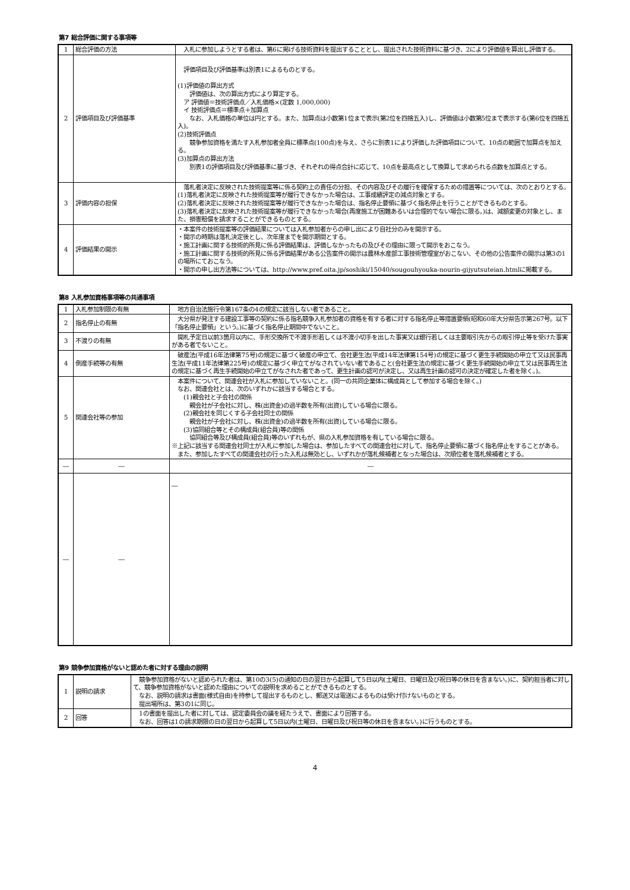第7 総合評価に関する事項等
| 1 | 総合評価の方法 | 入札に参加しようとする者は、第6に掲げる技術資料を提出することとし、提出された技術資料に基づき、2により評価値を算出し評価する。 |
| 2 | 評価項目及び評価基準 | 評価項目及び評価基準は別表1によるものとする。 (1)評価値の算出方式 評価値は、次の算出方式により算定する。 ア 評価値＝技術評価点／入札価格×(定数 1,000,000) イ 技術評価点＝標準点＋加算点 なお、入札価格の単位は円とする。また、加算点は小数第1位まで表示(第2位を四捨五入)し、評価値は小数第5位まで表示する(第6位を四捨五入)。 (2)技術評価点 競争参加資格を満たす入札参加者全員に標準点(100点)を与え、さらに別表1により評価した評価項目について、10点の範囲で加算点を加える。 (3)加算点の算出方法 別表1の評価項目及び評価基準に基づき、それぞれの得点合計に応じて、10点を最高点として換算して求められる点数を加算点とする。 |
| 3 | 評価内容の担保 | 落札者決定に反映された技術提案等に係る契約上の責任の分担、その内容及びその履行を確保するための措置等については、次のとおりとする。 (1)落札者決定に反映された技術提案等が履行できなかった場合は、工事成績評定の減点対象とする。 (2)落札者決定に反映された技術提案等が履行できなかった場合は、指名停止要領に基づく指名停止を行うことができるものとする。 (3)落札者決定に反映された技術提案等が履行できなかった場合(再度施工が困難あるいは合理的でない場合に限る。)は、減額変更の対象とし、また、損害賠償を請求することができるものとする。 |
| 4 | 評価結果の開示 | ・本案件の技術提案等の評価結果については入札参加者からの申し出により自社分のみを開示する。 ・開示の時期は落札決定後とし、次年度までを開示期間とする。 ・施工計画に関する技術的所見に係る評価結果は、評価しなかったもの及びその理由に限って開示をおこなう。 ・施工計画に関する技術的所見に係る評価結果がある公告案件の開示は農林水産部工事技術管理室がおこない、その他の公告案件の開示は第3の1の場所にておこなう。 ・開示の申し出方法等については、http://www.pref.oita.jp/soshiki/15040/sougouhyouka-nourin-gijyutsuteian.htmlに掲載する。 |
第8 入札参加資格事項等の共通事項
| 1 | 入札参加制限の有無 | 地方自治法施行令第167条の4の規定に該当しない者であること。 |
| 2 | 指名停止の有無 | 大分県が発注する建設工事等の契約に係る指名競争入札参加者の資格を有する者に対する指名停止等措置要領(昭和60年大分県告示第267号。以下「指名停止要領」という。)に基づく指名停止期間中でないこと。 |
| 3 | 不渡りの有無 | 開札予定日以前3箇月以内に、手形交換所で不渡手形若しくは不渡小切手を出した事実又は銀行若しくは主要取引先からの取引停止等を受けた事実がある者でないこと。 |
| 4 | 倒産手続等の有無 | 破産法(平成16年法律第75号)の規定に基づく破産の申立て、会社更生法(平成14年法律第154号)の規定に基づく更生手続開始の申立て又は民事再生法(平成11年法律第225号)の規定に基づく申立てがなされていない者であること(会社更生法の規定に基づく更生手続開始の申立て又は民事再生法の規定に基づく再生手続開始の申立てがなされた者であって、更生計画の認可が決定し、又は再生計画の認可の決定が確定した者を除く。)。 |
| 5 | 関連会社等の参加 | 本案件について、関連会社が入札に参加していないこと。(同一の共同企業体に構成員として参加する場合を除く。) なお、関連会社とは、次のいずれかに該当する場合とする。 (1)親会社と子会社の関係 親会社が子会社に対し、株(出資金)の過半数を所有(出資)している場合に限る。 (2)親会社を同じくする子会社同士の関係 親会社が子会社に対し、株(出資金)の過半数を所有(出資)している場合に限る。 (3)協同組合等とその構成員(組合員)等の関係 協同組合等及び構成員(組合員)等のいずれもが、県の入札参加資格を有している場合に限る。 ※上記に該当する関連会社同士が入札に参加した場合は、参加したすべての関連会社に対して、指名停止要領に基づく指名停止をすることがある。 また、参加したすべての関連会社の行った入札は無効とし、いずれかが落札候補者となった場合は、次順位者を落札候補者とする。 |
| ― | ― | ― |
| ― | ― | ― |
第9 競争参加資格がないと認めた者に対する理由の説明
| 1 | 説明の請求 | 競争参加資格がないと認められた者は、第10の3(5)の通知の日の翌日から起算して5日以内(土曜日、日曜日及び祝日等の休日を含まない。)に、契約担当者に対して、競争参加資格がないと認めた理由についての説明を求めることができるものとする。 なお、説明の請求は書面(様式自由)を持参して提出するものとし、郵送又は電送によるものは受け付けないものとする。 提出場所は、第3の1に同じ。 |
| 2 | 回答 | 1の書面を提出した者に対しては、認定委員会の議を経たうえで、書面により回答する。 なお、回答は1の請求期限の日の翌日から起算して5日以内(土曜日、日曜日及び祝日等の休日を含まない。)に行うものとする。 |
4